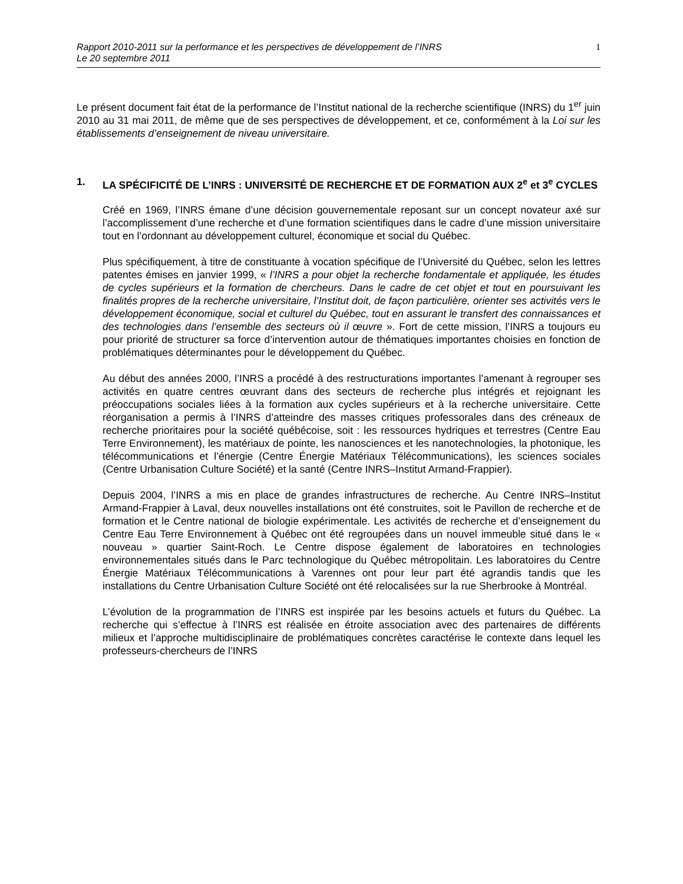Rapport 2010-2011 sur la performance et les perspectives de développement de l’INRS
Le 20 septembre 2011
1
Le présent document fait état de la performance de l’Institut national de la recherche scientifique (INRS) du 1<sup>er</sup> juin 2010 au 31 mai 2011, de même que de ses perspectives de développement, et ce, conformément à la Loi sur les établissements d’enseignement de niveau universitaire.
1. LA SPÉCIFICITÉ DE L’INRS : UNIVERSITÉ DE RECHERCHE ET DE FORMATION AUX 2<sup>e</sup> et 3<sup>e</sup> CYCLES
Créé en 1969, l’INRS émane d’une décision gouvernementale reposant sur un concept novateur axé sur l’accomplissement d’une recherche et d’une formation scientifiques dans le cadre d’une mission universitaire tout en l’ordonnant au développement culturel, économique et social du Québec.
Plus spécifiquement, à titre de constituante à vocation spécifique de l’Université du Québec, selon les lettres patentes émises en janvier 1999, « l’INRS a pour objet la recherche fondamentale et appliquée, les études de cycles supérieurs et la formation de chercheurs. Dans le cadre de cet objet et tout en poursuivant les finalités propres de la recherche universitaire, l’Institut doit, de façon particulière, orienter ses activités vers le développement économique, social et culturel du Québec, tout en assurant le transfert des connaissances et des technologies dans l’ensemble des secteurs où il œuvre ». Fort de cette mission, l’INRS a toujours eu pour priorité de structurer sa force d’intervention autour de thématiques importantes choisies en fonction de problématiques déterminantes pour le développement du Québec.
Au début des années 2000, l’INRS a procédé à des restructurations importantes l’amenant à regrouper ses activités en quatre centres œuvrant dans des secteurs de recherche plus intégrés et rejoignant les préoccupations sociales liées à la formation aux cycles supérieurs et à la recherche universitaire. Cette réorganisation a permis à l’INRS d’atteindre des masses critiques professorales dans des créneaux de recherche prioritaires pour la société québécoise, soit : les ressources hydriques et terrestres (Centre Eau Terre Environnement), les matériaux de pointe, les nanosciences et les nanotechnologies, la photonique, les télécommunications et l’énergie (Centre Énergie Matériaux Télécommunications), les sciences sociales (Centre Urbanisation Culture Société) et la santé (Centre INRS–Institut Armand-Frappier).
Depuis 2004, l’INRS a mis en place de grandes infrastructures de recherche. Au Centre INRS–Institut Armand-Frappier à Laval, deux nouvelles installations ont été construites, soit le Pavillon de recherche et de formation et le Centre national de biologie expérimentale. Les activités de recherche et d’enseignement du Centre Eau Terre Environnement à Québec ont été regroupées dans un nouvel immeuble situé dans le « nouveau » quartier Saint-Roch. Le Centre dispose également de laboratoires en technologies environnementales situés dans le Parc technologique du Québec métropolitain. Les laboratoires du Centre Énergie Matériaux Télécommunications à Varennes ont pour leur part été agrandis tandis que les installations du Centre Urbanisation Culture Société ont été relocalisées sur la rue Sherbrooke à Montréal.
L’évolution de la programmation de l’INRS est inspirée par les besoins actuels et futurs du Québec. La recherche qui s’effectue à l’INRS est réalisée en étroite association avec des partenaires de différents milieux et l’approche multidisciplinaire de problématiques concrètes caractérise le contexte dans lequel les professeurs-chercheurs de l’INRS